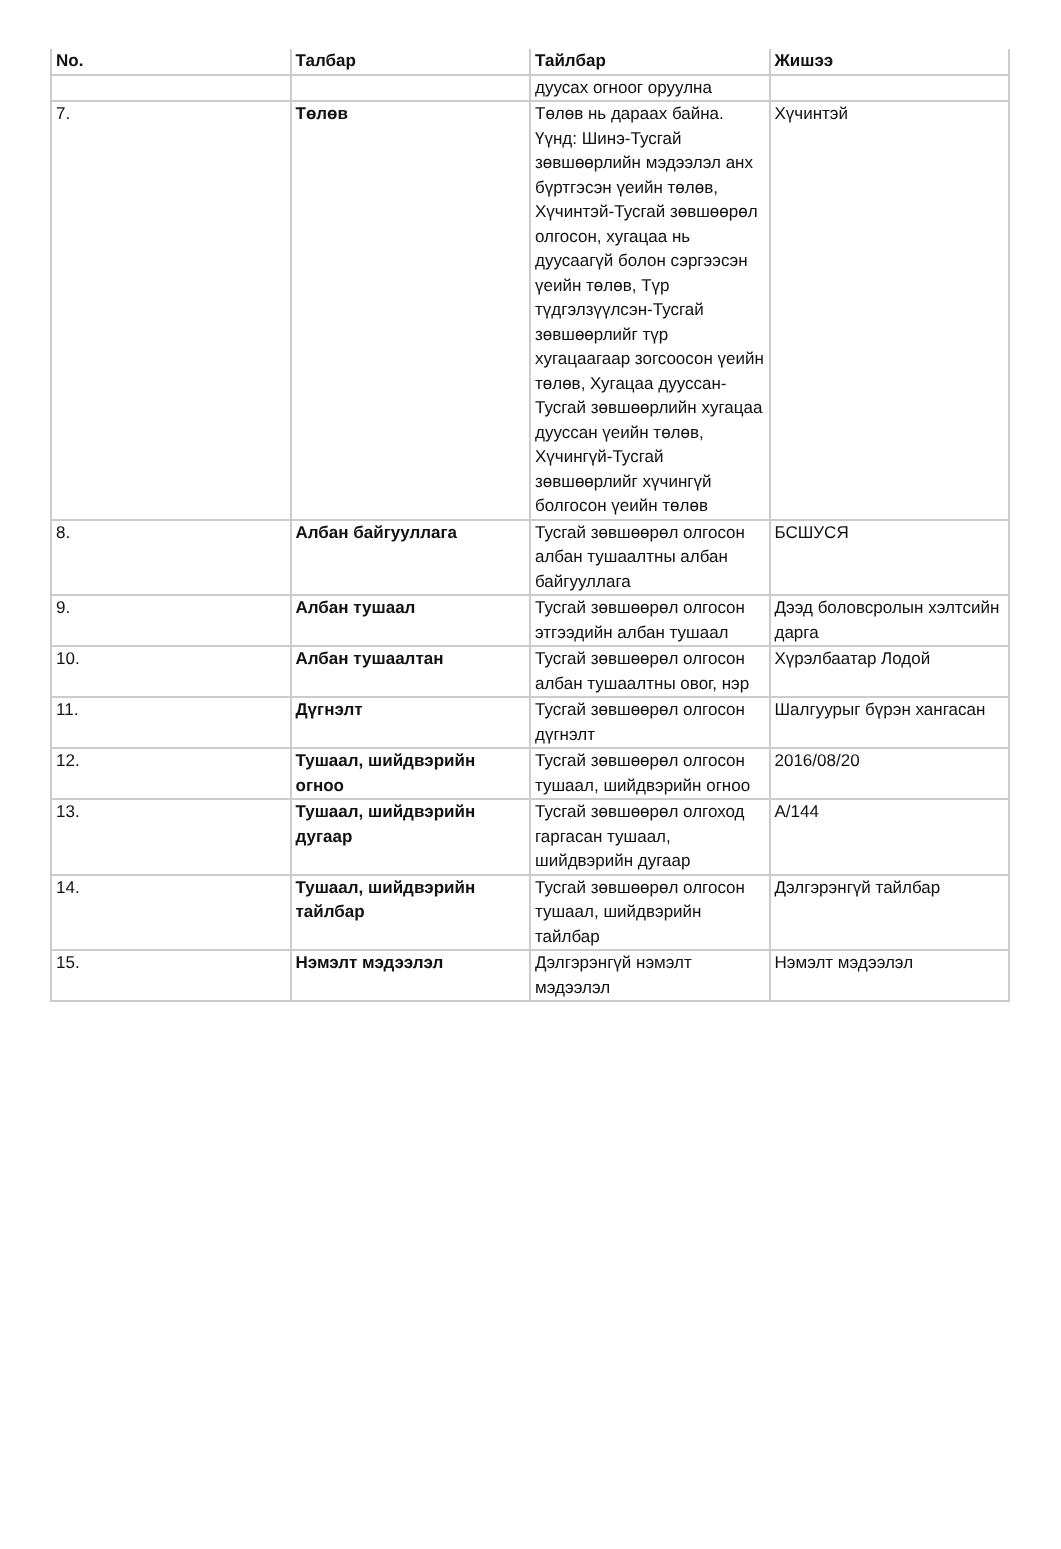| No. | Талбар | Тайлбар | Жишээ |
| --- | --- | --- | --- |
| | | дуусах огноог оруулна | |
| 7. | Төлөв | Төлөв нь дараах байна. Үүнд: Шинэ-Тусгай зөвшөөрлийн мэдээлэл анх бүртгэсэн үеийн төлөв, Хүчинтэй-Тусгай зөвшөөрөл олгосон, хугацаа нь дуусаагүй болон сэргээсэн үеийн төлөв, Түр түдгэлзүүлсэн-Тусгай зөвшөөрлийг түр хугацаагаар зогсоосон үеийн төлөв, Хугацаа дууссан-Тусгай зөвшөөрлийн хугацаа дууссан үеийн төлөв, Хүчингүй-Тусгай зөвшөөрлийг хүчингүй болгосон үеийн төлөв | Хүчинтэй |
| 8. | Албан байгууллага | Тусгай зөвшөөрөл олгосон албан тушаалтны албан байгууллага | БСШУСЯ |
| 9. | Албан тушаал | Тусгай зөвшөөрөл олгосон этгээдийн албан тушаал | Дээд боловсролын хэлтсийн дарга |
| 10. | Албан тушаалтан | Тусгай зөвшөөрөл олгосон албан тушаалтны овог, нэр | Хүрэлбаатар Лодой |
| 11. | Дүгнэлт | Тусгай зөвшөөрөл олгосон дүгнэлт | Шалгуурыг бүрэн хангасан |
| 12. | Тушаал, шийдвэрийн огноо | Тусгай зөвшөөрөл олгосон тушаал, шийдвэрийн огноо | 2016/08/20 |
| 13. | Тушаал, шийдвэрийн дугаар | Тусгай зөвшөөрөл олгоход гаргасан тушаал, шийдвэрийн дугаар | А/144 |
| 14. | Тушаал, шийдвэрийн тайлбар | Тусгай зөвшөөрөл олгосон тушаал, шийдвэрийн тайлбар | Дэлгэрэнгүй тайлбар |
| 15. | Нэмэлт мэдээлэл | Дэлгэрэнгүй нэмэлт мэдээлэл | Нэмэлт мэдээлэл |